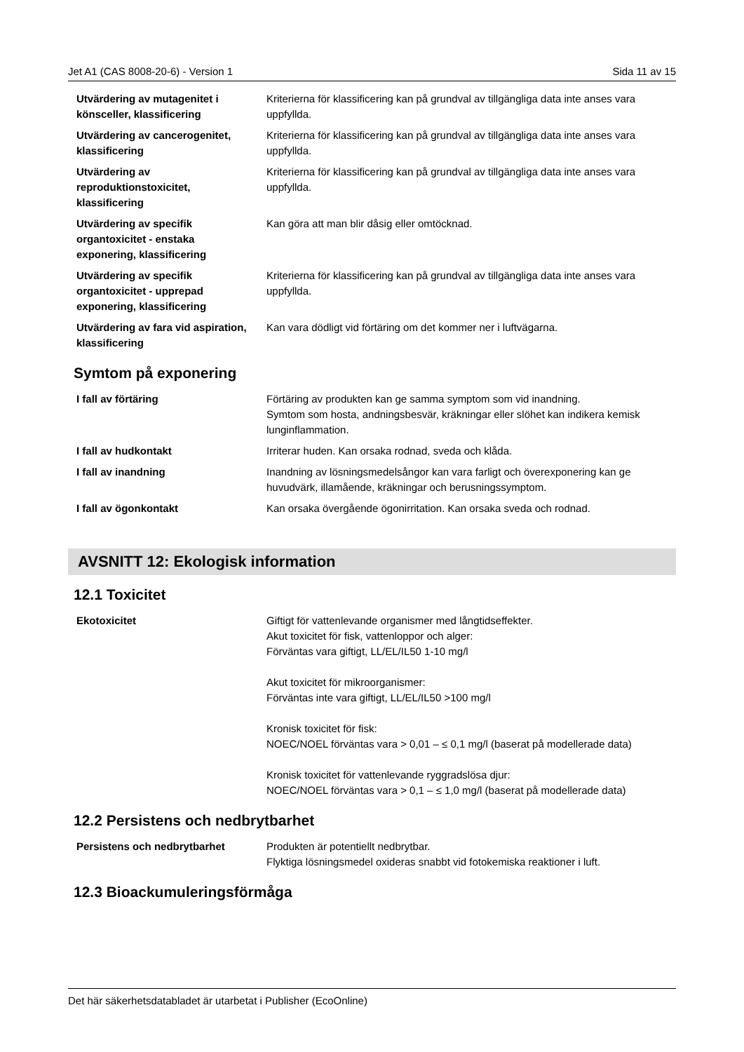Jet A1 (CAS 8008-20-6) - Version 1 Sida 11 av 15
| Utvärdering av mutagenitet i könsceller, klassificering | Kriterierna för klassificering kan på grundval av tillgängliga data inte anses vara uppfyllda. |
| Utvärdering av cancerogenitet, klassificering | Kriterierna för klassificering kan på grundval av tillgängliga data inte anses vara uppfyllda. |
| Utvärdering av reproduktionstoxicitet, klassificering | Kriterierna för klassificering kan på grundval av tillgängliga data inte anses vara uppfyllda. |
| Utvärdering av specifik organtoxicitet - enstaka exponering, klassificering | Kan göra att man blir dåsig eller omtöcknad. |
| Utvärdering av specifik organtoxicitet - upprepad exponering, klassificering | Kriterierna för klassificering kan på grundval av tillgängliga data inte anses vara uppfyllda. |
| Utvärdering av fara vid aspiration, klassificering | Kan vara dödligt vid förtäring om det kommer ner i luftvägarna. |
Symtom på exponering
| I fall av förtäring | Förtäring av produkten kan ge samma symptom som vid inandning. Symtom som hosta, andningsbesvär, kräkningar eller slöhet kan indikera kemisk lunginflammation. |
| I fall av hudkontakt | Irriterar huden. Kan orsaka rodnad, sveda och klåda. |
| I fall av inandning | Inandning av lösningsmedelsångor kan vara farligt och överexponering kan ge huvudvärk, illamående, kräkningar och berusningssymptom. |
| I fall av ögonkontakt | Kan orsaka övergående ögonirritation. Kan orsaka sveda och rodnad. |
AVSNITT 12: Ekologisk information
12.1 Toxicitet
| Ekotoxicitet | Giftigt för vattenlevande organismer med långtidseffekter. Akut toxicitet för fisk, vattenloppor och alger: Förväntas vara giftigt, LL/EL/IL50 1-10 mg/l Akut toxicitet för mikroorganismer: Förväntas inte vara giftigt, LL/EL/IL50 >100 mg/l Kronisk toxicitet för fisk: NOEC/NOEL förväntas vara > 0,01 – ≤ 0,1 mg/l (baserat på modellerade data) Kronisk toxicitet för vattenlevande ryggradslösa djur: NOEC/NOEL förväntas vara > 0,1 – ≤ 1,0 mg/l (baserat på modellerade data) |
12.2 Persistens och nedbrytbarhet
| Persistens och nedbrytbarhet | Produkten är potentiellt nedbrytbar. Flyktiga lösningsmedel oxideras snabbt vid fotokemiska reaktioner i luft. |
12.3 Bioackumuleringsförmåga
Det här säkerhetsdatabladet är utarbetat i Publisher (EcoOnline)